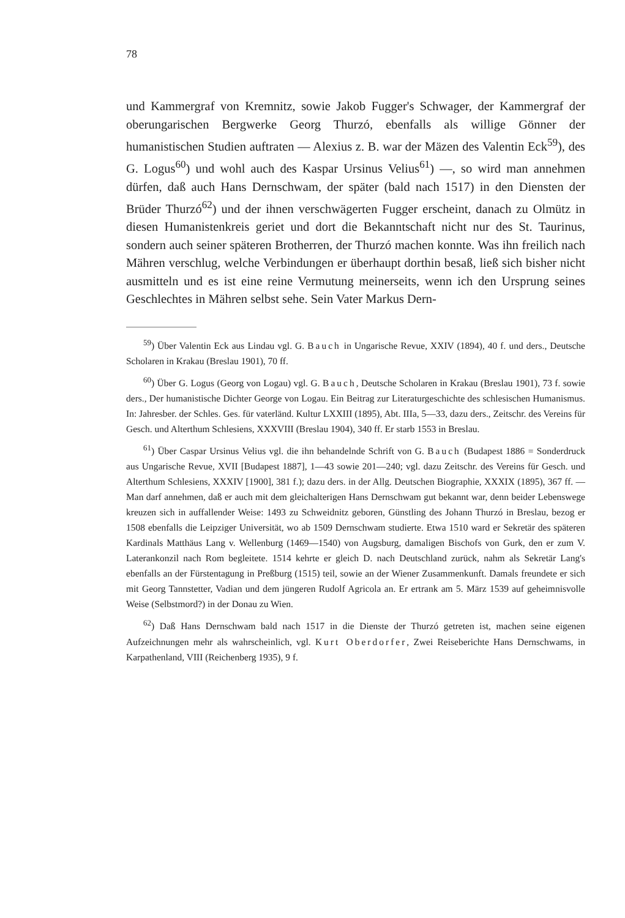78
und Kammergraf von Kremnitz, sowie Jakob Fugger's Schwager, der Kammergraf der oberungarischen Bergwerke Georg Thurzó, ebenfalls als willige Gönner der humanistischen Studien auftraten — Alexius z. B. war der Mäzen des Valentin Eck<sup>59</sup>), des G. Logus<sup>60</sup>) und wohl auch des Kaspar Ursinus Velius<sup>61</sup>) —, so wird man annehmen dürfen, daß auch Hans Dernschwam, der später (bald nach 1517) in den Diensten der Brüder Thurzó<sup>62</sup>) und der ihnen verschwägerten Fugger erscheint, danach zu Olmütz in diesen Humanistenkreis geriet und dort die Bekanntschaft nicht nur des St. Taurinus, sondern auch seiner späteren Brotherren, der Thurzó machen konnte. Was ihn freilich nach Mähren verschlug, welche Verbindungen er überhaupt dorthin besaß, ließ sich bisher nicht ausmitteln und es ist eine reine Vermutung meinerseits, wenn ich den Ursprung seines Geschlechtes in Mähren selbst sehe. Sein Vater Markus Dern-
<sup>59</sup>) Über Valentin Eck aus Lindau vgl. G. Bauch in Ungarische Revue, XXIV (1894), 40 f. und ders., Deutsche Scholaren in Krakau (Breslau 1901), 70 ff.
<sup>60</sup>) Über G. Logus (Georg von Logau) vgl. G. Bauch, Deutsche Scholaren in Krakau (Breslau 1901), 73 f. sowie ders., Der humanistische Dichter George von Logau. Ein Beitrag zur Literaturgeschichte des schlesischen Humanismus. In: Jahresber. der Schles. Ges. für vaterländ. Kultur LXXIII (1895), Abt. IIIa, 5—33, dazu ders., Zeitschr. des Vereins für Gesch. und Alterthum Schlesiens, XXXVIII (Breslau 1904), 340 ff. Er starb 1553 in Breslau.
<sup>61</sup>) Über Caspar Ursinus Velius vgl. die ihn behandelnde Schrift von G. Bauch (Budapest 1886 = Sonderdruck aus Ungarische Revue, XVII [Budapest 1887], 1—43 sowie 201—240; vgl. dazu Zeitschr. des Vereins für Gesch. und Alterthum Schlesiens, XXXIV [1900], 381 f.); dazu ders. in der Allg. Deutschen Biographie, XXXIX (1895), 367 ff. — Man darf annehmen, daß er auch mit dem gleichalterigen Hans Dernschwam gut bekannt war, denn beider Lebenswege kreuzen sich in auffallender Weise: 1493 zu Schweidnitz geboren, Günstling des Johann Thurzó in Breslau, bezog er 1508 ebenfalls die Leipziger Universität, wo ab 1509 Dernschwam studierte. Etwa 1510 ward er Sekretär des späteren Kardinals Matthäus Lang v. Wellenburg (1469—1540) von Augsburg, damaligen Bischofs von Gurk, den er zum V. Laterankonzil nach Rom begleitete. 1514 kehrte er gleich D. nach Deutschland zurück, nahm als Sekretär Lang's ebenfalls an der Fürstentagung in Preßburg (1515) teil, sowie an der Wiener Zusammenkunft. Damals freundete er sich mit Georg Tannstetter, Vadian und dem jüngeren Rudolf Agricola an. Er ertrank am 5. März 1539 auf geheimnisvolle Weise (Selbstmord?) in der Donau zu Wien.
<sup>62</sup>) Daß Hans Dernschwam bald nach 1517 in die Dienste der Thurzó getreten ist, machen seine eigenen Aufzeichnungen mehr als wahrscheinlich, vgl. Kurt Oberdorfer, Zwei Reiseberichte Hans Dernschwams, in Karpathenland, VIII (Reichenberg 1935), 9 f.